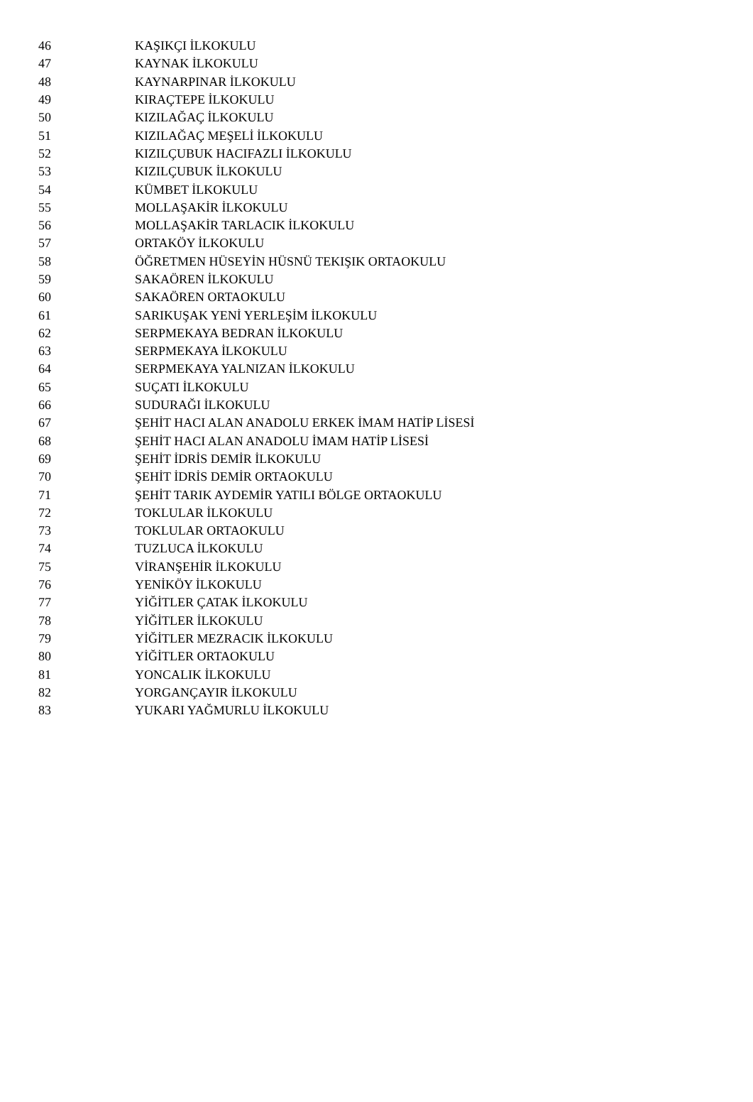| 46 | KAŞIKÇI İLKOKULU |
| 47 | KAYNAK İLKOKULU |
| 48 | KAYNARPINAR İLKOKULU |
| 49 | KIRAÇTEPE İLKOKULU |
| 50 | KIZILAĞAÇ İLKOKULU |
| 51 | KIZILAĞAÇ MEŞELİ İLKOKULU |
| 52 | KIZILÇUBUK HACIFAZLI İLKOKULU |
| 53 | KIZILÇUBUK İLKOKULU |
| 54 | KÜMBET İLKOKULU |
| 55 | MOLLAŞAKİR İLKOKULU |
| 56 | MOLLAŞAKİR TARLACIK İLKOKULU |
| 57 | ORTAKÖY İLKOKULU |
| 58 | ÖĞRETMEN HÜSEYİN HÜSNÜ TEKIŞIK ORTAOKULU |
| 59 | SAKAÖREN İLKOKULU |
| 60 | SAKAÖREN ORTAOKULU |
| 61 | SARIKUŞAK YENİ YERLEŞİM İLKOKULU |
| 62 | SERPMEKAYA BEDRAN İLKOKULU |
| 63 | SERPMEKAYA İLKOKULU |
| 64 | SERPMEKAYA YALNIZAN İLKOKULU |
| 65 | SUÇATI İLKOKULU |
| 66 | SUDURAĞI İLKOKULU |
| 67 | ŞEHİT HACI ALAN ANADOLU ERKEK İMAM HATİP LİSESİ |
| 68 | ŞEHİT HACI ALAN ANADOLU İMAM HATİP LİSESİ |
| 69 | ŞEHİT İDRİS DEMİR İLKOKULU |
| 70 | ŞEHİT İDRİS DEMİR ORTAOKULU |
| 71 | ŞEHİT TARIK AYDEMİR YATILI BÖLGE ORTAOKULU |
| 72 | TOKLULAR İLKOKULU |
| 73 | TOKLULAR ORTAOKULU |
| 74 | TUZLUCA İLKOKULU |
| 75 | VİRANŞEHİR İLKOKULU |
| 76 | YENİKÖY İLKOKULU |
| 77 | YİĞİTLER ÇATAK İLKOKULU |
| 78 | YİĞİTLER İLKOKULU |
| 79 | YİĞİTLER MEZRACIK İLKOKULU |
| 80 | YİĞİTLER ORTAOKULU |
| 81 | YONCALIK İLKOKULU |
| 82 | YORGANÇAYIR İLKOKULU |
| 83 | YUKARI YAĞMURLU İLKOKULU |